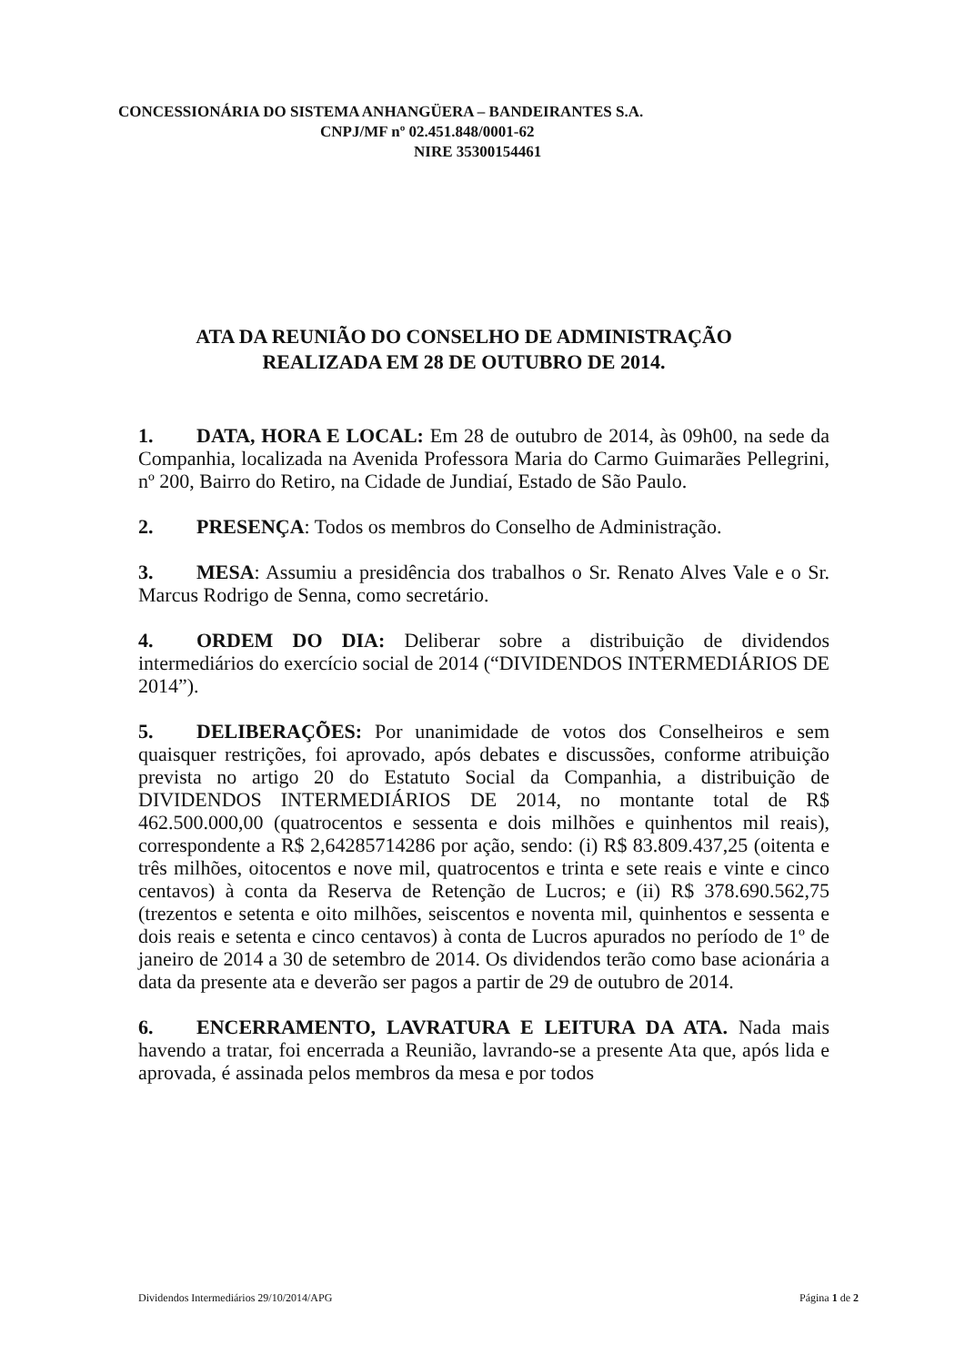CONCESSIONÁRIA DO SISTEMA ANHANGÜERA – BANDEIRANTES S.A.
CNPJ/MF nº 02.451.848/0001-62
NIRE 35300154461
ATA DA REUNIÃO DO CONSELHO DE ADMINISTRAÇÃO
REALIZADA EM 28 DE OUTUBRO DE 2014.
1. DATA, HORA E LOCAL: Em 28 de outubro de 2014, às 09h00, na sede da Companhia, localizada na Avenida Professora Maria do Carmo Guimarães Pellegrini, nº 200, Bairro do Retiro, na Cidade de Jundiaí, Estado de São Paulo.
2. PRESENÇA: Todos os membros do Conselho de Administração.
3. MESA: Assumiu a presidência dos trabalhos o Sr. Renato Alves Vale e o Sr. Marcus Rodrigo de Senna, como secretário.
4. ORDEM DO DIA: Deliberar sobre a distribuição de dividendos intermediários do exercício social de 2014 (“DIVIDENDOS INTERMEDIÁRIOS DE 2014”).
5. DELIBERAÇÕES: Por unanimidade de votos dos Conselheiros e sem quaisquer restrições, foi aprovado, após debates e discussões, conforme atribuição prevista no artigo 20 do Estatuto Social da Companhia, a distribuição de DIVIDENDOS INTERMEDIÁRIOS DE 2014, no montante total de R$ 462.500.000,00 (quatrocentos e sessenta e dois milhões e quinhentos mil reais), correspondente a R$ 2,64285714286 por ação, sendo: (i) R$ 83.809.437,25 (oitenta e três milhões, oitocentos e nove mil, quatrocentos e trinta e sete reais e vinte e cinco centavos) à conta da Reserva de Retenção de Lucros; e (ii) R$ 378.690.562,75 (trezentos e setenta e oito milhões, seiscentos e noventa mil, quinhentos e sessenta e dois reais e setenta e cinco centavos) à conta de Lucros apurados no período de 1º de janeiro de 2014 a 30 de setembro de 2014. Os dividendos terão como base acionária a data da presente ata e deverão ser pagos a partir de 29 de outubro de 2014.
6. ENCERRAMENTO, LAVRATURA E LEITURA DA ATA. Nada mais havendo a tratar, foi encerrada a Reunião, lavrando-se a presente Ata que, após lida e aprovada, é assinada pelos membros da mesa e por todos
Dividendos Intermediários 29/10/2014/APG Página 1 de 2